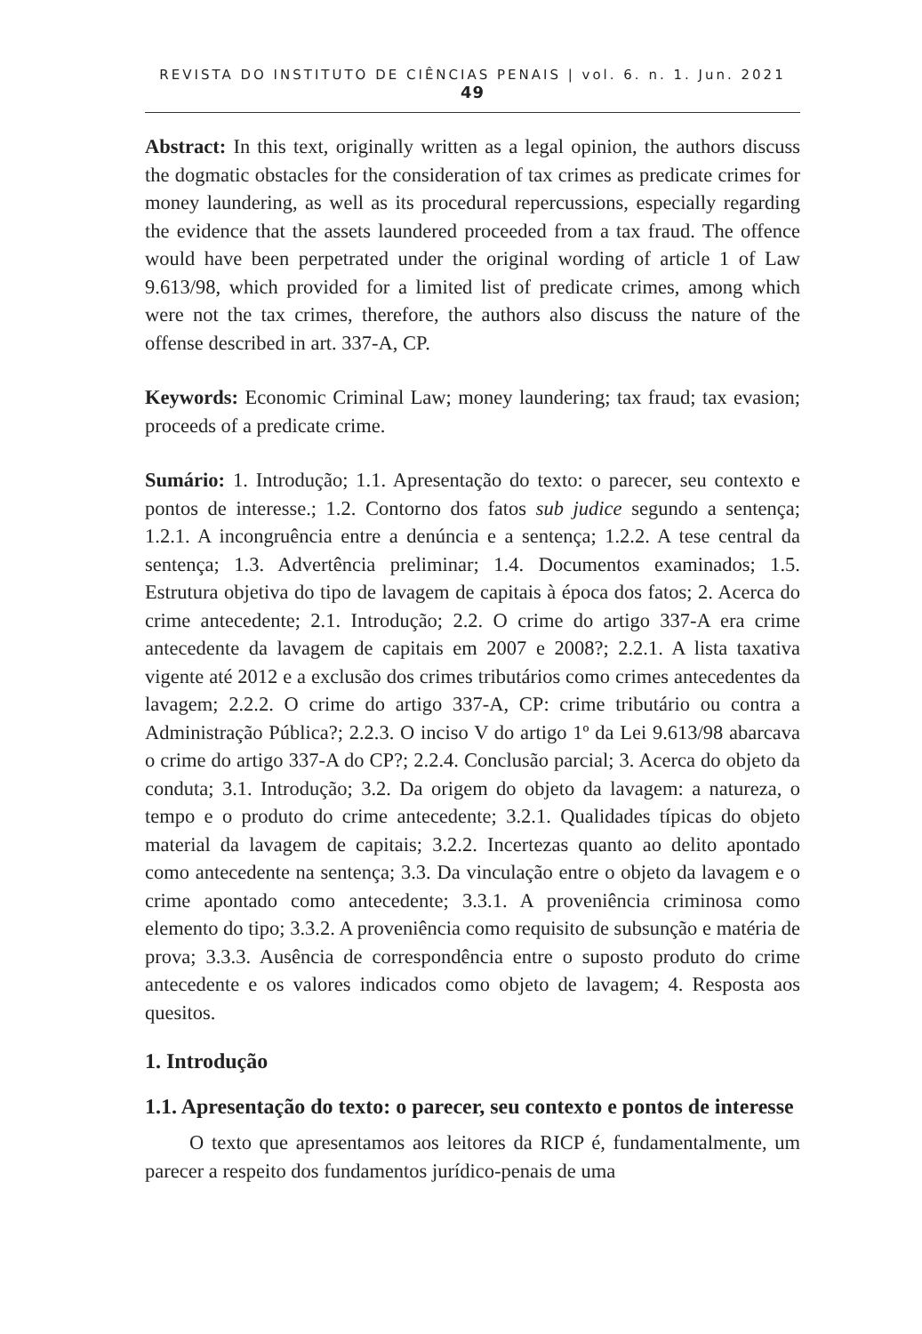REVISTA DO INSTITUTO DE CIÊNCIAS PENAIS | vol. 6. n. 1. Jun. 2021 49
Abstract: In this text, originally written as a legal opinion, the authors discuss the dogmatic obstacles for the consideration of tax crimes as predicate crimes for money laundering, as well as its procedural repercussions, especially regarding the evidence that the assets laundered proceeded from a tax fraud. The offence would have been perpetrated under the original wording of article 1 of Law 9.613/98, which provided for a limited list of predicate crimes, among which were not the tax crimes, therefore, the authors also discuss the nature of the offense described in art. 337-A, CP.
Keywords: Economic Criminal Law; money laundering; tax fraud; tax evasion; proceeds of a predicate crime.
Sumário: 1. Introdução; 1.1. Apresentação do texto: o parecer, seu contexto e pontos de interesse.; 1.2. Contorno dos fatos sub judice segundo a sentença; 1.2.1. A incongruência entre a denúncia e a sentença; 1.2.2. A tese central da sentença; 1.3. Advertência preliminar; 1.4. Documentos examinados; 1.5. Estrutura objetiva do tipo de lavagem de capitais à época dos fatos; 2. Acerca do crime antecedente; 2.1. Introdução; 2.2. O crime do artigo 337-A era crime antecedente da lavagem de capitais em 2007 e 2008?; 2.2.1. A lista taxativa vigente até 2012 e a exclusão dos crimes tributários como crimes antecedentes da lavagem; 2.2.2. O crime do artigo 337-A, CP: crime tributário ou contra a Administração Pública?; 2.2.3. O inciso V do artigo 1º da Lei 9.613/98 abarcava o crime do artigo 337-A do CP?; 2.2.4. Conclusão parcial; 3. Acerca do objeto da conduta; 3.1. Introdução; 3.2. Da origem do objeto da lavagem: a natureza, o tempo e o produto do crime antecedente; 3.2.1. Qualidades típicas do objeto material da lavagem de capitais; 3.2.2. Incertezas quanto ao delito apontado como antecedente na sentença; 3.3. Da vinculação entre o objeto da lavagem e o crime apontado como antecedente; 3.3.1. A proveniência criminosa como elemento do tipo; 3.3.2. A proveniência como requisito de subsunção e matéria de prova; 3.3.3. Ausência de correspondência entre o suposto produto do crime antecedente e os valores indicados como objeto de lavagem; 4. Resposta aos quesitos.
1. Introdução
1.1. Apresentação do texto: o parecer, seu contexto e pontos de interesse
O texto que apresentamos aos leitores da RICP é, fundamentalmente, um parecer a respeito dos fundamentos jurídico-penais de uma